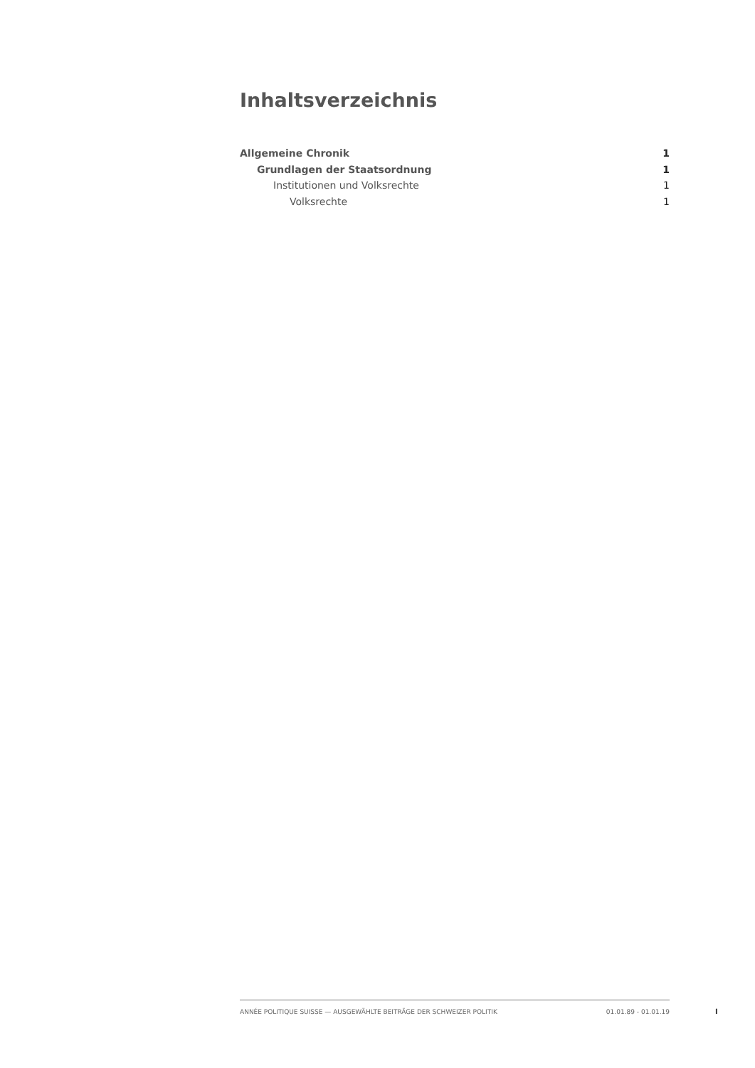Inhaltsverzeichnis
Allgemeine Chronik 1
Grundlagen der Staatsordnung 1
Institutionen und Volksrechte 1
Volksrechte 1
ANNÉE POLITIQUE SUISSE — AUSGEWÄHLTE BEITRÄGE DER SCHWEIZER POLITIK 01.01.89 - 01.01.19
I